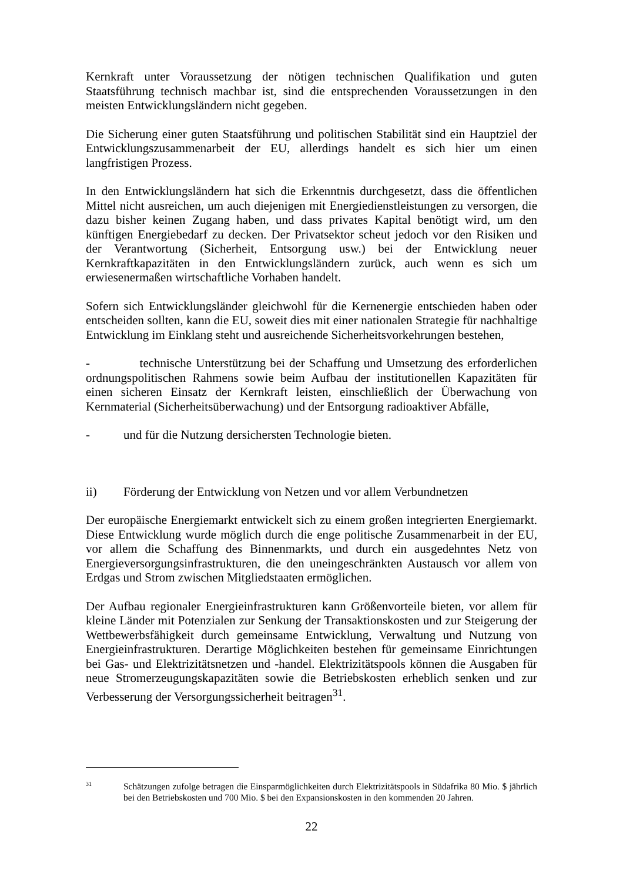Kernkraft unter Voraussetzung der nötigen technischen Qualifikation und guten Staatsführung technisch machbar ist, sind die entsprechenden Voraussetzungen in den meisten Entwicklungsländern nicht gegeben.
Die Sicherung einer guten Staatsführung und politischen Stabilität sind ein Hauptziel der Entwicklungszusammenarbeit der EU, allerdings handelt es sich hier um einen langfristigen Prozess.
In den Entwicklungsländern hat sich die Erkenntnis durchgesetzt, dass die öffentlichen Mittel nicht ausreichen, um auch diejenigen mit Energiedienstleistungen zu versorgen, die dazu bisher keinen Zugang haben, und dass privates Kapital benötigt wird, um den künftigen Energiebedarf zu decken. Der Privatsektor scheut jedoch vor den Risiken und der Verantwortung (Sicherheit, Entsorgung usw.) bei der Entwicklung neuer Kernkraftkapazitäten in den Entwicklungsländern zurück, auch wenn es sich um erwiesenermaßen wirtschaftliche Vorhaben handelt.
Sofern sich Entwicklungsländer gleichwohl für die Kernenergie entschieden haben oder entscheiden sollten, kann die EU, soweit dies mit einer nationalen Strategie für nachhaltige Entwicklung im Einklang steht und ausreichende Sicherheitsvorkehrungen bestehen,
- technische Unterstützung bei der Schaffung und Umsetzung des erforderlichen ordnungspolitischen Rahmens sowie beim Aufbau der institutionellen Kapazitäten für einen sicheren Einsatz der Kernkraft leisten, einschließlich der Überwachung von Kernmaterial (Sicherheitsüberwachung) und der Entsorgung radioaktiver Abfälle,
- und für die Nutzung dersichersten Technologie bieten.
ii) Förderung der Entwicklung von Netzen und vor allem Verbundnetzen
Der europäische Energiemarkt entwickelt sich zu einem großen integrierten Energiemarkt. Diese Entwicklung wurde möglich durch die enge politische Zusammenarbeit in der EU, vor allem die Schaffung des Binnenmarkts, und durch ein ausgedehntes Netz von Energieversorgungsinfrastrukturen, die den uneingeschränkten Austausch vor allem von Erdgas und Strom zwischen Mitgliedstaaten ermöglichen.
Der Aufbau regionaler Energieinfrastrukturen kann Größenvorteile bieten, vor allem für kleine Länder mit Potenzialen zur Senkung der Transaktionskosten und zur Steigerung der Wettbewerbsfähigkeit durch gemeinsame Entwicklung, Verwaltung und Nutzung von Energieinfrastrukturen. Derartige Möglichkeiten bestehen für gemeinsame Einrichtungen bei Gas- und Elektrizitätsnetzen und -handel. Elektrizitätspools können die Ausgaben für neue Stromerzeugungskapazitäten sowie die Betriebskosten erheblich senken und zur Verbesserung der Versorgungssicherheit beitragen<sup>31</sup>.
31 Schätzungen zufolge betragen die Einsparmöglichkeiten durch Elektrizitätspools in Südafrika 80 Mio. $ jährlich bei den Betriebskosten und 700 Mio. $ bei den Expansionskosten in den kommenden 20 Jahren.
22